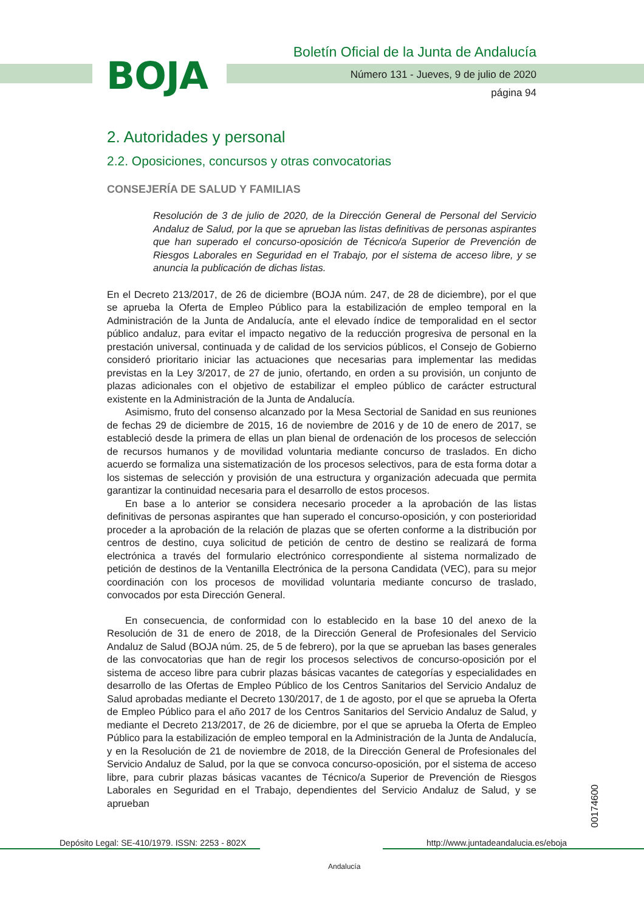BOJA
Boletín Oficial de la Junta de Andalucía
Número 131 - Jueves, 9 de julio de 2020
página 94
2. Autoridades y personal
2.2. Oposiciones, concursos y otras convocatorias
CONSEJERÍA DE SALUD Y FAMILIAS
Resolución de 3 de julio de 2020, de la Dirección General de Personal del Servicio Andaluz de Salud, por la que se aprueban las listas definitivas de personas aspirantes que han superado el concurso-oposición de Técnico/a Superior de Prevención de Riesgos Laborales en Seguridad en el Trabajo, por el sistema de acceso libre, y se anuncia la publicación de dichas listas.
En el Decreto 213/2017, de 26 de diciembre (BOJA núm. 247, de 28 de diciembre), por el que se aprueba la Oferta de Empleo Público para la estabilización de empleo temporal en la Administración de la Junta de Andalucía, ante el elevado índice de temporalidad en el sector público andaluz, para evitar el impacto negativo de la reducción progresiva de personal en la prestación universal, continuada y de calidad de los servicios públicos, el Consejo de Gobierno consideró prioritario iniciar las actuaciones que necesarias para implementar las medidas previstas en la Ley 3/2017, de 27 de junio, ofertando, en orden a su provisión, un conjunto de plazas adicionales con el objetivo de estabilizar el empleo público de carácter estructural existente en la Administración de la Junta de Andalucía.
Asimismo, fruto del consenso alcanzado por la Mesa Sectorial de Sanidad en sus reuniones de fechas 29 de diciembre de 2015, 16 de noviembre de 2016 y de 10 de enero de 2017, se estableció desde la primera de ellas un plan bienal de ordenación de los procesos de selección de recursos humanos y de movilidad voluntaria mediante concurso de traslados. En dicho acuerdo se formaliza una sistematización de los procesos selectivos, para de esta forma dotar a los sistemas de selección y provisión de una estructura y organización adecuada que permita garantizar la continuidad necesaria para el desarrollo de estos procesos.
En base a lo anterior se considera necesario proceder a la aprobación de las listas definitivas de personas aspirantes que han superado el concurso-oposición, y con posterioridad proceder a la aprobación de la relación de plazas que se oferten conforme a la distribución por centros de destino, cuya solicitud de petición de centro de destino se realizará de forma electrónica a través del formulario electrónico correspondiente al sistema normalizado de petición de destinos de la Ventanilla Electrónica de la persona Candidata (VEC), para su mejor coordinación con los procesos de movilidad voluntaria mediante concurso de traslado, convocados por esta Dirección General.
En consecuencia, de conformidad con lo establecido en la base 10 del anexo de la Resolución de 31 de enero de 2018, de la Dirección General de Profesionales del Servicio Andaluz de Salud (BOJA núm. 25, de 5 de febrero), por la que se aprueban las bases generales de las convocatorias que han de regir los procesos selectivos de concurso-oposición por el sistema de acceso libre para cubrir plazas básicas vacantes de categorías y especialidades en desarrollo de las Ofertas de Empleo Público de los Centros Sanitarios del Servicio Andaluz de Salud aprobadas mediante el Decreto 130/2017, de 1 de agosto, por el que se aprueba la Oferta de Empleo Público para el año 2017 de los Centros Sanitarios del Servicio Andaluz de Salud, y mediante el Decreto 213/2017, de 26 de diciembre, por el que se aprueba la Oferta de Empleo Público para la estabilización de empleo temporal en la Administración de la Junta de Andalucía, y en la Resolución de 21 de noviembre de 2018, de la Dirección General de Profesionales del Servicio Andaluz de Salud, por la que se convoca concurso-oposición, por el sistema de acceso libre, para cubrir plazas básicas vacantes de Técnico/a Superior de Prevención de Riesgos Laborales en Seguridad en el Trabajo, dependientes del Servicio Andaluz de Salud, y se aprueban
00174600
Depósito Legal: SE-410/1979. ISSN: 2253 - 802X
Andalucía
http://www.juntadeandalucia.es/eboja